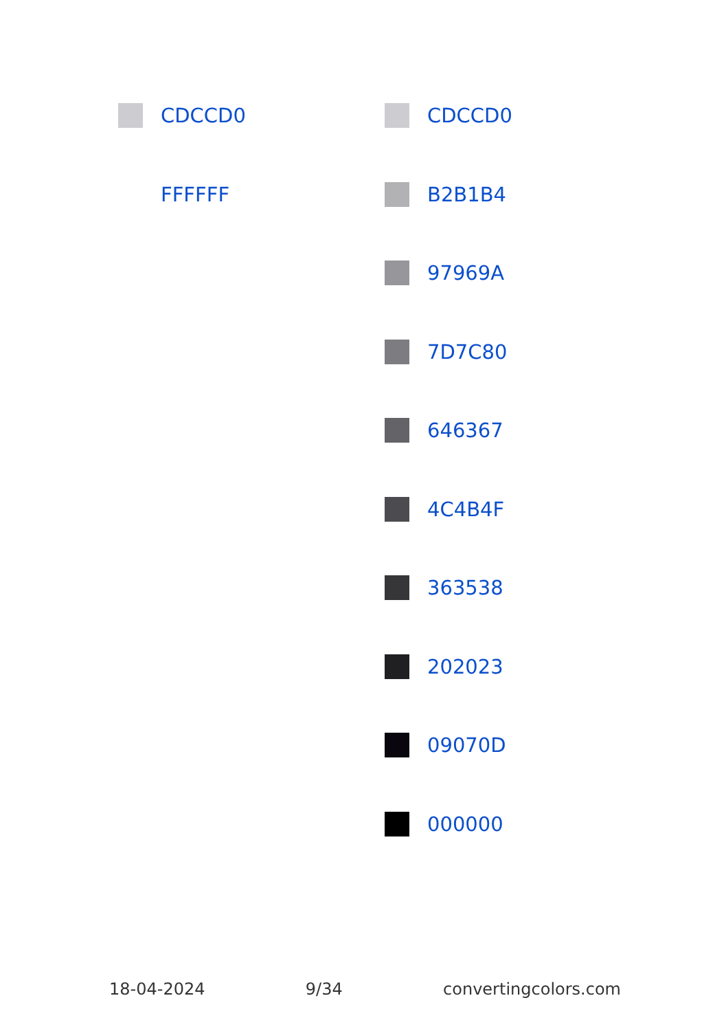CDCCD0
FFFFFF
CDCCD0
B2B1B4
97969A
7D7C80
646367
4C4B4F
363538
202023
09070D
000000
18-04-2024 9/34 convertingcolors.com